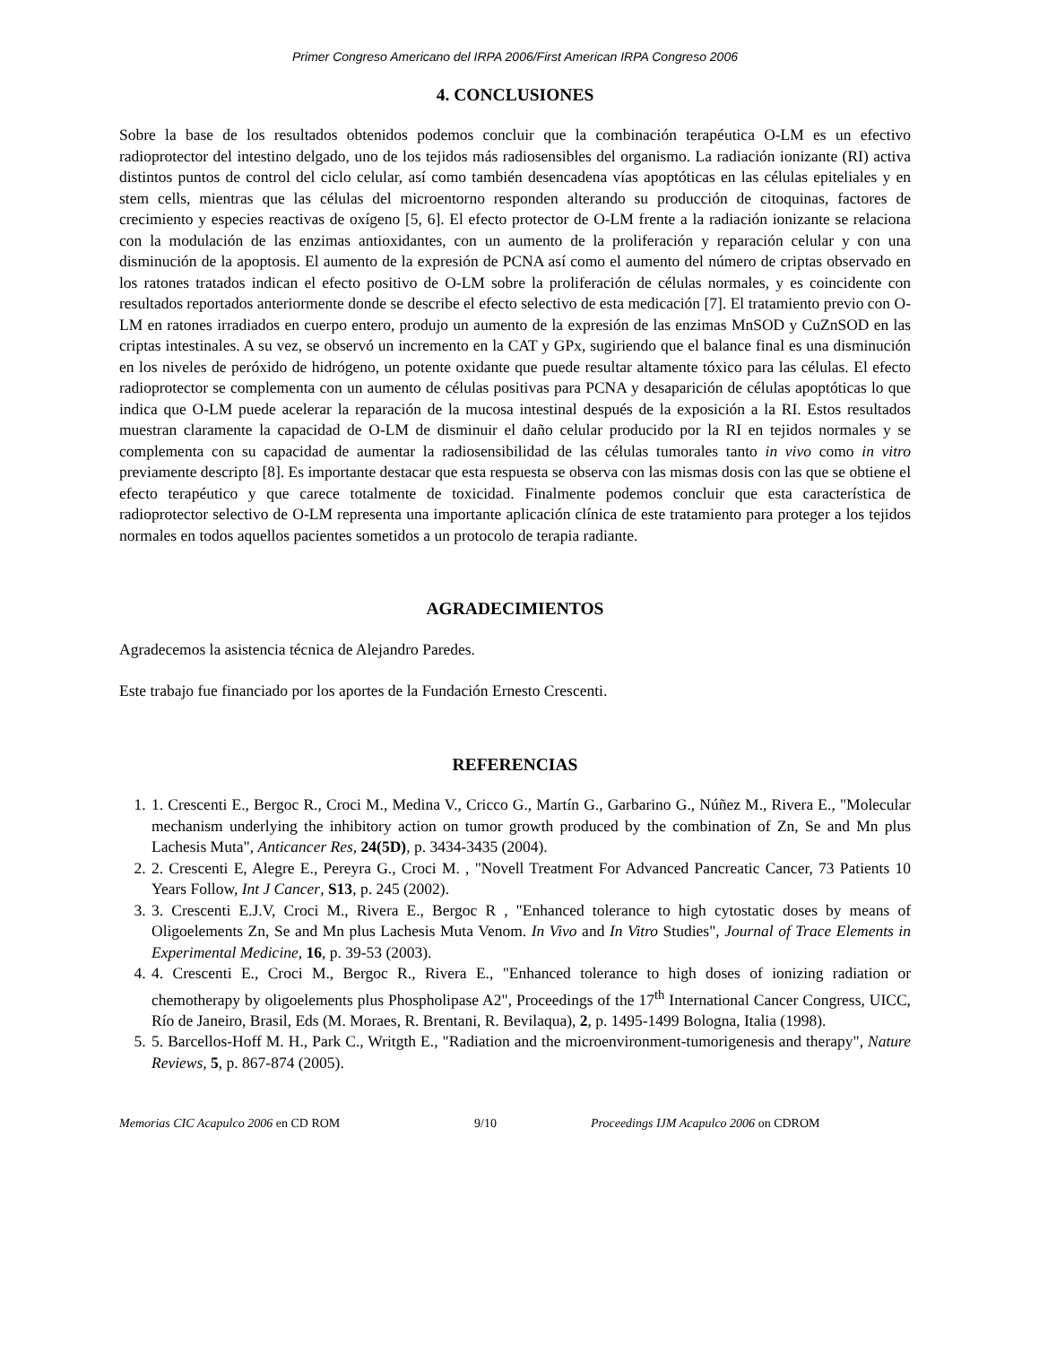Primer Congreso Americano del IRPA 2006/First American IRPA Congreso 2006
4. CONCLUSIONES
Sobre la base de los resultados obtenidos podemos concluir que la combinación terapéutica O-LM es un efectivo radioprotector del intestino delgado, uno de los tejidos más radiosensibles del organismo. La radiación ionizante (RI) activa distintos puntos de control del ciclo celular, así como también desencadena vías apoptóticas en las células epiteliales y en stem cells, mientras que las células del microentorno responden alterando su producción de citoquinas, factores de crecimiento y especies reactivas de oxígeno [5, 6]. El efecto protector de O-LM frente a la radiación ionizante se relaciona con la modulación de las enzimas antioxidantes, con un aumento de la proliferación y reparación celular y con una disminución de la apoptosis. El aumento de la expresión de PCNA así como el aumento del número de criptas observado en los ratones tratados indican el efecto positivo de O-LM sobre la proliferación de células normales, y es coincidente con resultados reportados anteriormente donde se describe el efecto selectivo de esta medicación [7]. El tratamiento previo con O-LM en ratones irradiados en cuerpo entero, produjo un aumento de la expresión de las enzimas MnSOD y CuZnSOD en las criptas intestinales. A su vez, se observó un incremento en la CAT y GPx, sugiriendo que el balance final es una disminución en los niveles de peróxido de hidrógeno, un potente oxidante que puede resultar altamente tóxico para las células. El efecto radioprotector se complementa con un aumento de células positivas para PCNA y desaparición de células apoptóticas lo que indica que O-LM puede acelerar la reparación de la mucosa intestinal después de la exposición a la RI. Estos resultados muestran claramente la capacidad de O-LM de disminuir el daño celular producido por la RI en tejidos normales y se complementa con su capacidad de aumentar la radiosensibilidad de las células tumorales tanto in vivo como in vitro previamente descripto [8]. Es importante destacar que esta respuesta se observa con las mismas dosis con las que se obtiene el efecto terapéutico y que carece totalmente de toxicidad. Finalmente podemos concluir que esta característica de radioprotector selectivo de O-LM representa una importante aplicación clínica de este tratamiento para proteger a los tejidos normales en todos aquellos pacientes sometidos a un protocolo de terapia radiante.
AGRADECIMIENTOS
Agradecemos la asistencia técnica de Alejandro Paredes.
Este trabajo fue financiado por los aportes de la Fundación Ernesto Crescenti.
REFERENCIAS
1. 1. Crescenti E., Bergoc R., Croci M., Medina V., Cricco G., Martín G., Garbarino G., Núñez M., Rivera E., "Molecular mechanism underlying the inhibitory action on tumor growth produced by the combination of Zn, Se and Mn plus Lachesis Muta", Anticancer Res, 24(5D), p. 3434-3435 (2004).
2. 2. Crescenti E, Alegre E., Pereyra G., Croci M. , "Novell Treatment For Advanced Pancreatic Cancer, 73 Patients 10 Years Follow, Int J Cancer, S13, p. 245 (2002).
3. 3. Crescenti E.J.V, Croci M., Rivera E., Bergoc R , "Enhanced tolerance to high cytostatic doses by means of Oligoelements Zn, Se and Mn plus Lachesis Muta Venom. In Vivo and In Vitro Studies", Journal of Trace Elements in Experimental Medicine, 16, p. 39-53 (2003).
4. 4. Crescenti E., Croci M., Bergoc R., Rivera E., "Enhanced tolerance to high doses of ionizing radiation or chemotherapy by oligoelements plus Phospholipase A2", Proceedings of the 17<sup>th</sup> International Cancer Congress, UICC, Río de Janeiro, Brasil, Eds (M. Moraes, R. Brentani, R. Bevilaqua), 2, p. 1495-1499 Bologna, Italia (1998).
5. 5. Barcellos-Hoff M. H., Park C., Writgth E., "Radiation and the microenvironment-tumorigenesis and therapy", Nature Reviews, 5, p. 867-874 (2005).
Memorias CIC Acapulco 2006 en CD ROM 9/10 Proceedings IJM Acapulco 2006 on CDROM